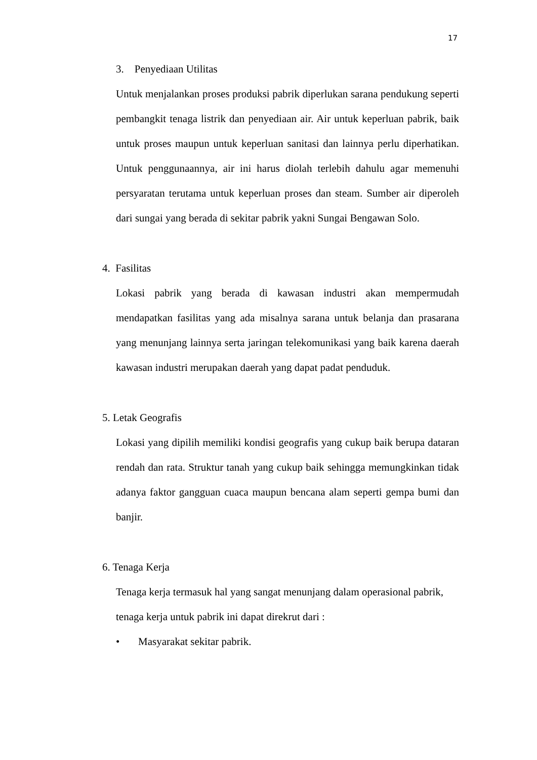17
3. Penyediaan Utilitas
Untuk menjalankan proses produksi pabrik diperlukan sarana pendukung seperti pembangkit tenaga listrik dan penyediaan air. Air untuk keperluan pabrik, baik untuk proses maupun untuk keperluan sanitasi dan lainnya perlu diperhatikan. Untuk penggunaannya, air ini harus diolah terlebih dahulu agar memenuhi persyaratan terutama untuk keperluan proses dan steam. Sumber air diperoleh dari sungai yang berada di sekitar pabrik yakni Sungai Bengawan Solo.
4. Fasilitas
Lokasi pabrik yang berada di kawasan industri akan mempermudah mendapatkan fasilitas yang ada misalnya sarana untuk belanja dan prasarana yang menunjang lainnya serta jaringan telekomunikasi yang baik karena daerah kawasan industri merupakan daerah yang dapat padat penduduk.
5. Letak Geografis
Lokasi yang dipilih memiliki kondisi geografis yang cukup baik berupa dataran rendah dan rata. Struktur tanah yang cukup baik sehingga memungkinkan tidak adanya faktor gangguan cuaca maupun bencana alam seperti gempa bumi dan banjir.
6. Tenaga Kerja
Tenaga kerja termasuk hal yang sangat menunjang dalam operasional pabrik, tenaga kerja untuk pabrik ini dapat direkrut dari :
• Masyarakat sekitar pabrik.